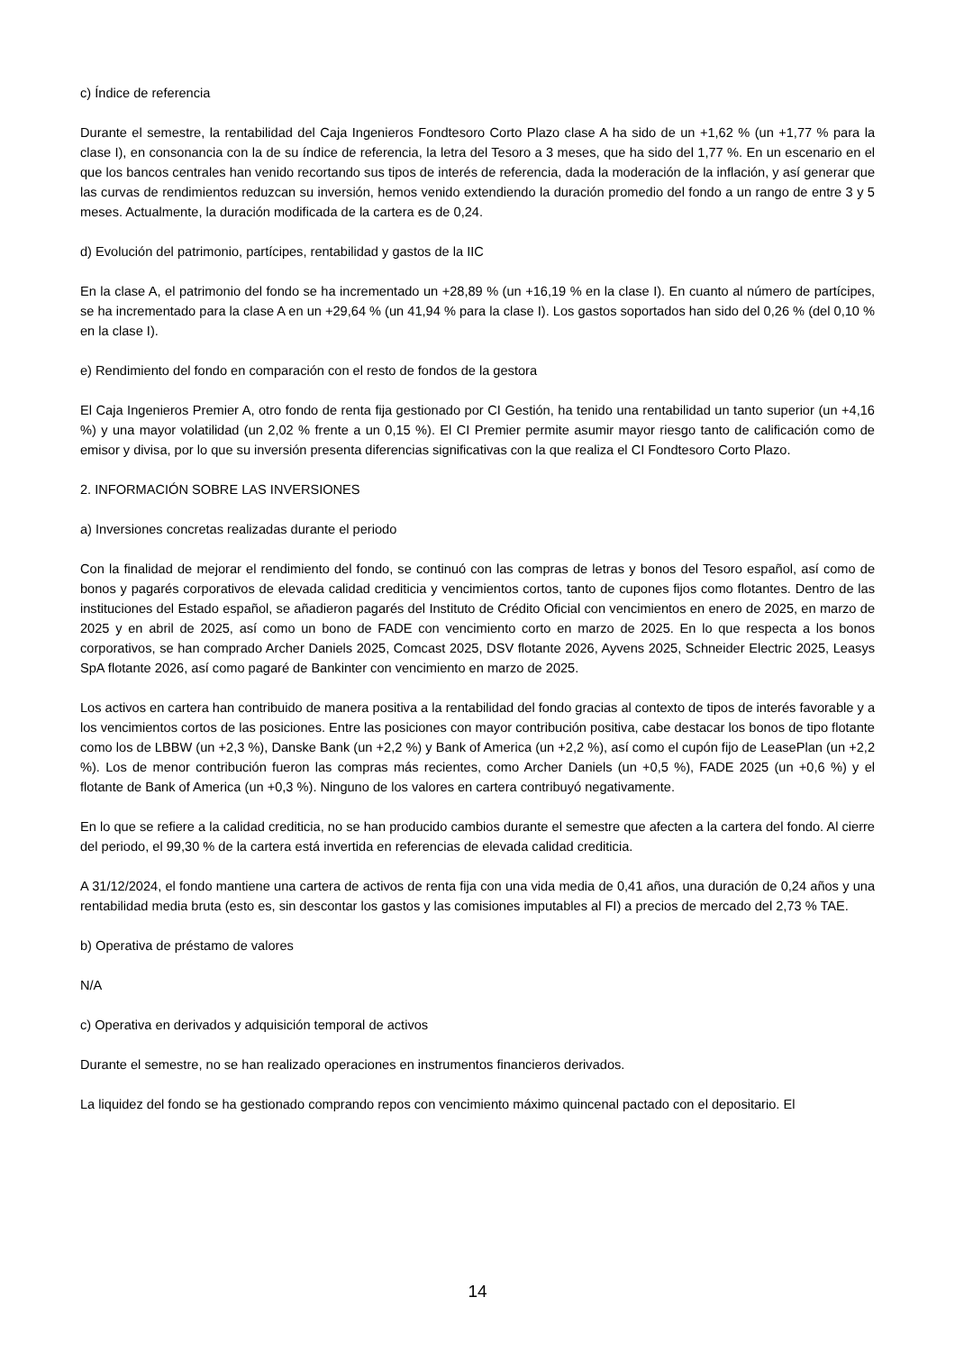c) Índice de referencia
Durante el semestre, la rentabilidad del Caja Ingenieros Fondtesoro Corto Plazo clase A ha sido de un +1,62 % (un +1,77 % para la clase I), en consonancia con la de su índice de referencia, la letra del Tesoro a 3 meses, que ha sido del 1,77 %. En un escenario en el que los bancos centrales han venido recortando sus tipos de interés de referencia, dada la moderación de la inflación, y así generar que las curvas de rendimientos reduzcan su inversión, hemos venido extendiendo la duración promedio del fondo a un rango de entre 3 y 5 meses. Actualmente, la duración modificada de la cartera es de 0,24.
d) Evolución del patrimonio, partícipes, rentabilidad y gastos de la IIC
En la clase A, el patrimonio del fondo se ha incrementado un +28,89 % (un +16,19 % en la clase I). En cuanto al número de partícipes, se ha incrementado para la clase A en un +29,64 % (un 41,94 % para la clase I). Los gastos soportados han sido del 0,26 % (del 0,10 % en la clase I).
e) Rendimiento del fondo en comparación con el resto de fondos de la gestora
El Caja Ingenieros Premier A, otro fondo de renta fija gestionado por CI Gestión, ha tenido una rentabilidad un tanto superior (un +4,16 %) y una mayor volatilidad (un 2,02 % frente a un 0,15 %). El CI Premier permite asumir mayor riesgo tanto de calificación como de emisor y divisa, por lo que su inversión presenta diferencias significativas con la que realiza el CI Fondtesoro Corto Plazo.
2. INFORMACIÓN SOBRE LAS INVERSIONES
a) Inversiones concretas realizadas durante el periodo
Con la finalidad de mejorar el rendimiento del fondo, se continuó con las compras de letras y bonos del Tesoro español, así como de bonos y pagarés corporativos de elevada calidad crediticia y vencimientos cortos, tanto de cupones fijos como flotantes. Dentro de las instituciones del Estado español, se añadieron pagarés del Instituto de Crédito Oficial con vencimientos en enero de 2025, en marzo de 2025 y en abril de 2025, así como un bono de FADE con vencimiento corto en marzo de 2025. En lo que respecta a los bonos corporativos, se han comprado Archer Daniels 2025, Comcast 2025, DSV flotante 2026, Ayvens 2025, Schneider Electric 2025, Leasys SpA flotante 2026, así como pagaré de Bankinter con vencimiento en marzo de 2025.
Los activos en cartera han contribuido de manera positiva a la rentabilidad del fondo gracias al contexto de tipos de interés favorable y a los vencimientos cortos de las posiciones. Entre las posiciones con mayor contribución positiva, cabe destacar los bonos de tipo flotante como los de LBBW (un +2,3 %), Danske Bank (un +2,2 %) y Bank of America (un +2,2 %), así como el cupón fijo de LeasePlan (un +2,2 %). Los de menor contribución fueron las compras más recientes, como Archer Daniels (un +0,5 %), FADE 2025 (un +0,6 %) y el flotante de Bank of America (un +0,3 %). Ninguno de los valores en cartera contribuyó negativamente.
En lo que se refiere a la calidad crediticia, no se han producido cambios durante el semestre que afecten a la cartera del fondo. Al cierre del periodo, el 99,30 % de la cartera está invertida en referencias de elevada calidad crediticia.
A 31/12/2024, el fondo mantiene una cartera de activos de renta fija con una vida media de 0,41 años, una duración de 0,24 años y una rentabilidad media bruta (esto es, sin descontar los gastos y las comisiones imputables al FI) a precios de mercado del 2,73 % TAE.
b) Operativa de préstamo de valores
N/A
c) Operativa en derivados y adquisición temporal de activos
Durante el semestre, no se han realizado operaciones en instrumentos financieros derivados.
La liquidez del fondo se ha gestionado comprando repos con vencimiento máximo quincenal pactado con el depositario. El
14